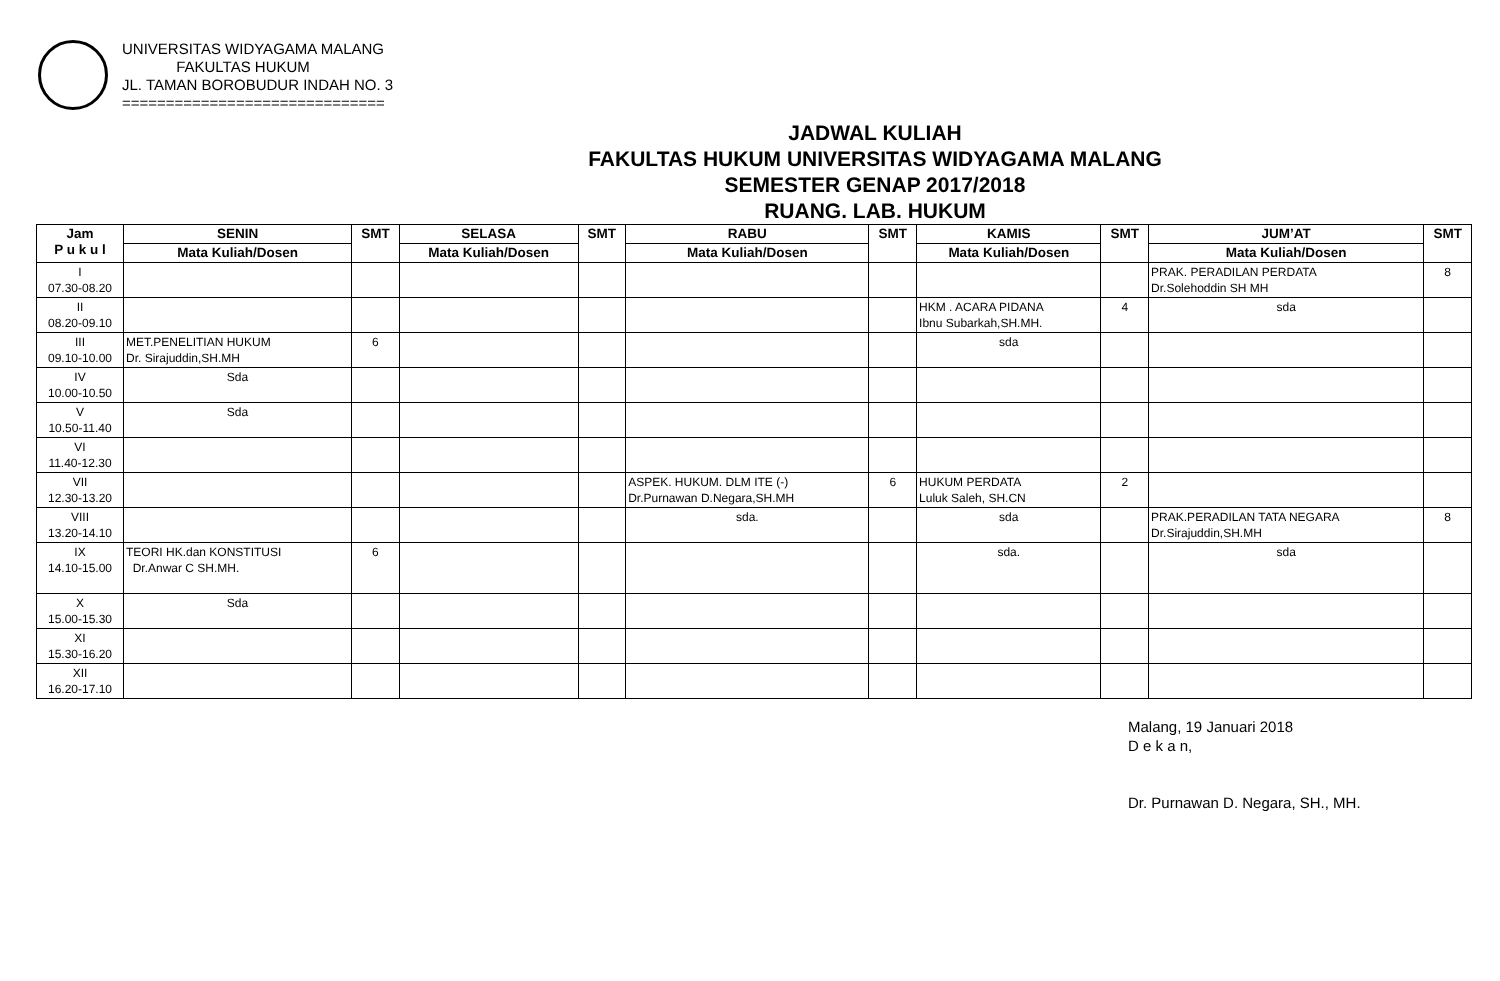UNIVERSITAS WIDYAGAMA MALANG
FAKULTAS HUKUM
JL. TAMAN BOROBUDUR INDAH NO. 3
==============================
JADWAL KULIAH
FAKULTAS HUKUM UNIVERSITAS WIDYAGAMA MALANG
SEMESTER GENAP 2017/2018
RUANG. LAB. HUKUM
| Jam P u k u l | SENIN | SMT | SELASA | SMT | RABU | SMT | KAMIS | SMT | JUM’AT | SMT |
| --- | --- | --- | --- | --- | --- | --- | --- | --- | --- | --- |
| | Mata Kuliah/Dosen | | Mata Kuliah/Dosen | | Mata Kuliah/Dosen | | Mata Kuliah/Dosen | | Mata Kuliah/Dosen | |
| I 07.30-08.20 | | | | | | | | | PRAK. PERADILAN PERDATA Dr.Solehoddin SH MH | 8 |
| II 08.20-09.10 | | | | | | | HKM . ACARA PIDANA Ibnu Subarkah,SH.MH. | 4 | sda | |
| III 09.10-10.00 | MET.PENELITIAN HUKUM Dr. Sirajuddin,SH.MH | 6 | | | | | sda | | | |
| IV 10.00-10.50 | Sda | | | | | | | | | |
| V 10.50-11.40 | Sda | | | | | | | | | |
| VI 11.40-12.30 | | | | | | | | | | |
| VII 12.30-13.20 | | | | | ASPEK. HUKUM. DLM ITE (-) Dr.Purnawan D.Negara,SH.MH | 6 | HUKUM PERDATA Luluk Saleh, SH.CN | 2 | | |
| VIII 13.20-14.10 | | | | | sda. | | sda | | PRAK.PERADILAN TATA NEGARA Dr.Sirajuddin,SH.MH | 8 |
| IX 14.10-15.00 | TEORI HK.dan KONSTITUSI Dr.Anwar C SH.MH. | 6 | | | | | sda. | | sda | |
| X 15.00-15.30 | Sda | | | | | | | | | |
| XI 15.30-16.20 | | | | | | | | | | |
| XII 16.20-17.10 | | | | | | | | | | |
Malang, 19 Januari 2018
D e k a n,
Dr. Purnawan D. Negara, SH., MH.